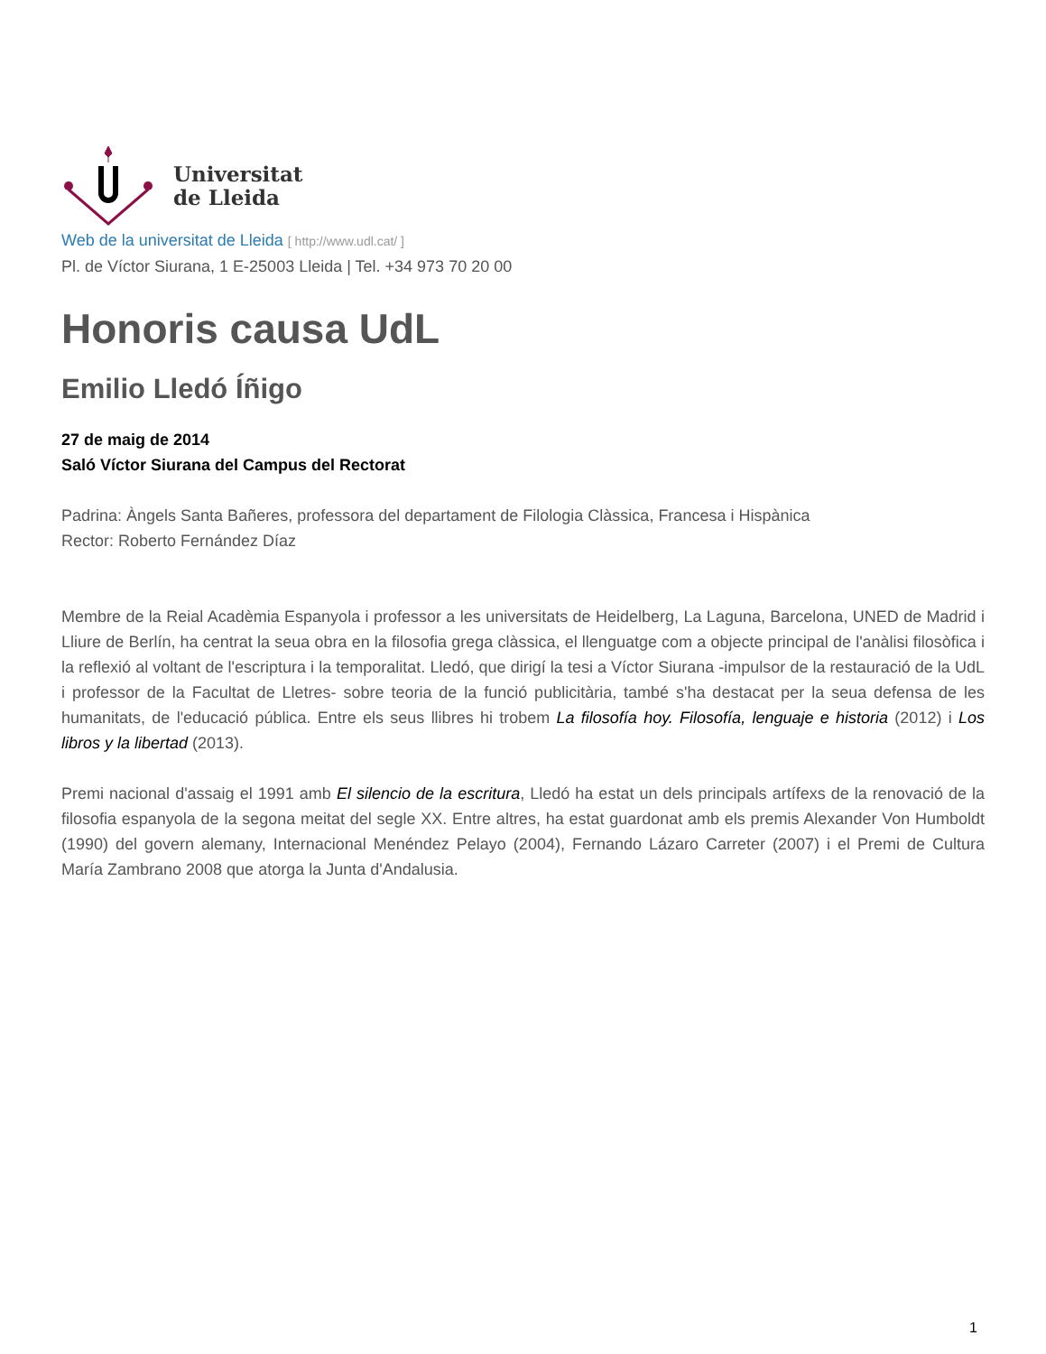Universitat
de Lleida
Web de la universitat de Lleida [ http://www.udl.cat/ ]
Pl. de Víctor Siurana, 1 E-25003 Lleida | Tel. +34 973 70 20 00
Honoris causa UdL
Emilio Lledó Íñigo
27 de maig de 2014
Saló Víctor Siurana del Campus del Rectorat
Padrina: Àngels Santa Bañeres, professora del departament de Filologia Clàssica, Francesa i Hispànica
Rector: Roberto Fernández Díaz
Membre de la Reial Acadèmia Espanyola i professor a les universitats de Heidelberg, La Laguna, Barcelona, UNED de Madrid i Lliure de Berlín, ha centrat la seua obra en la filosofia grega clàssica, el llenguatge com a objecte principal de l'anàlisi filosòfica i la reflexió al voltant de l'escriptura i la temporalitat. Lledó, que dirigí la tesi a Víctor Siurana -impulsor de la restauració de la UdL i professor de la Facultat de Lletres- sobre teoria de la funció publicitària, també s'ha destacat per la seua defensa de les humanitats, de l'educació pública. Entre els seus llibres hi trobem La filosofía hoy. Filosofía, lenguaje e historia (2012) i Los libros y la libertad (2013).
Premi nacional d'assaig el 1991 amb El silencio de la escritura, Lledó ha estat un dels principals artífexs de la renovació de la filosofia espanyola de la segona meitat del segle XX. Entre altres, ha estat guardonat amb els premis Alexander Von Humboldt (1990) del govern alemany, Internacional Menéndez Pelayo (2004), Fernando Lázaro Carreter (2007) i el Premi de Cultura María Zambrano 2008 que atorga la Junta d'Andalusia.
1